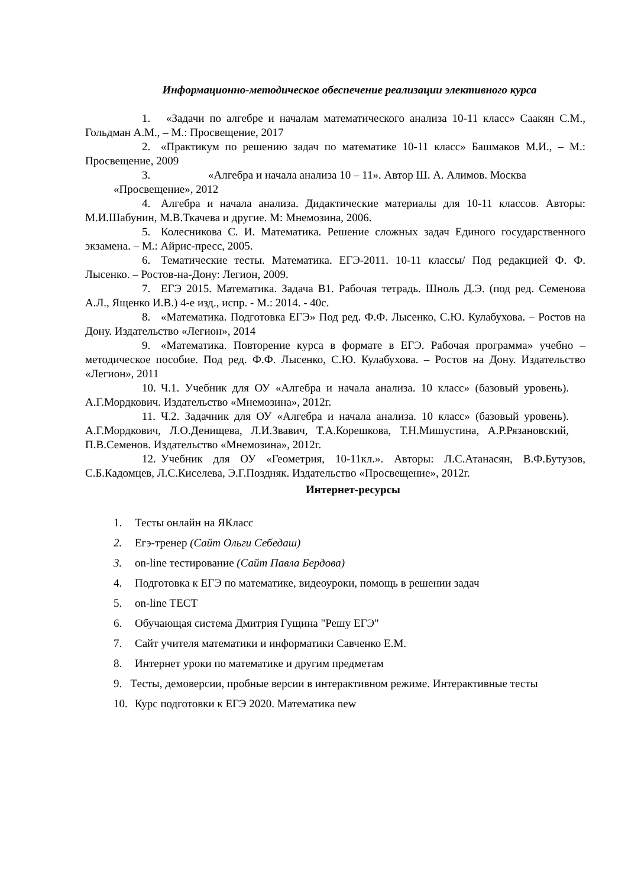Информационно-методическое обеспечение реализации элективного курса
1. «Задачи по алгебре и началам математического анализа 10-11 класс» Саакян С.М., Гольдман А.М., – М.: Просвещение, 2017
2. «Практикум по решению задач по математике 10-11 класс» Башмаков М.И., – М.: Просвещение, 2009
3. «Алгебра и начала анализа 10 – 11». Автор Ш. А. Алимов. Москва
«Просвещение», 2012
4. Алгебра и начала анализа. Дидактические материалы для 10-11 классов. Авторы: М.И.Шабунин, М.В.Ткачева и другие. М: Мнемозина, 2006.
5. Колесникова С. И. Математика. Решение сложных задач Единого государственного экзамена. – М.: Айрис-пресс, 2005.
6. Тематические тесты. Математика. ЕГЭ-2011. 10-11 классы/ Под редакцией Ф. Ф. Лысенко. – Ростов-на-Дону: Легион, 2009.
7. ЕГЭ 2015. Математика. Задача В1. Рабочая тетрадь. Шноль Д.Э. (под ред. Семенова А.Л., Ященко И.В.) 4-е изд., испр. - М.: 2014. - 40с.
8. «Математика. Подготовка ЕГЭ» Под ред. Ф.Ф. Лысенко, С.Ю. Кулабухова. – Ростов на Дону. Издательство «Легион», 2014
9. «Математика. Повторение курса в формате в ЕГЭ. Рабочая программа» учебно – методическое пособие. Под ред. Ф.Ф. Лысенко, С.Ю. Кулабухова. – Ростов на Дону. Издательство «Легион», 2011
10. Ч.1. Учебник для ОУ «Алгебра и начала анализа. 10 класс» (базовый уровень). А.Г.Мордкович. Издательство «Мнемозина», 2012г.
11. Ч.2. Задачник для ОУ «Алгебра и начала анализа. 10 класс» (базовый уровень). А.Г.Мордкович, Л.О.Денищева, Л.И.Звавич, Т.А.Корешкова, Т.Н.Мишустина, А.Р.Рязановский, П.В.Семенов. Издательство «Мнемозина», 2012г.
12. Учебник для ОУ «Геометрия, 10-11кл.». Авторы: Л.С.Атанасян, В.Ф.Бутузов, С.Б.Кадомцев, Л.С.Киселева, Э.Г.Поздняк. Издательство «Просвещение», 2012г.
Интернет-ресурсы
1. Тесты онлайн на ЯКласс
2. Егэ-тренер (Сайт Ольги Себедаш)
3. on-line тестирование (Сайт Павла Бердова)
4. Подготовка к ЕГЭ по математике, видеоуроки, помощь в решении задач
5. on-line ТЕСТ
6. Обучающая система Дмитрия Гущина "Решу ЕГЭ"
7. Сайт учителя математики и информатики Савченко Е.М.
8. Интернет уроки по математике и другим предметам
9. Тесты, демоверсии, пробные версии в интерактивном режиме. Интерактивные тесты
10. Курс подготовки к ЕГЭ 2020. Математика new